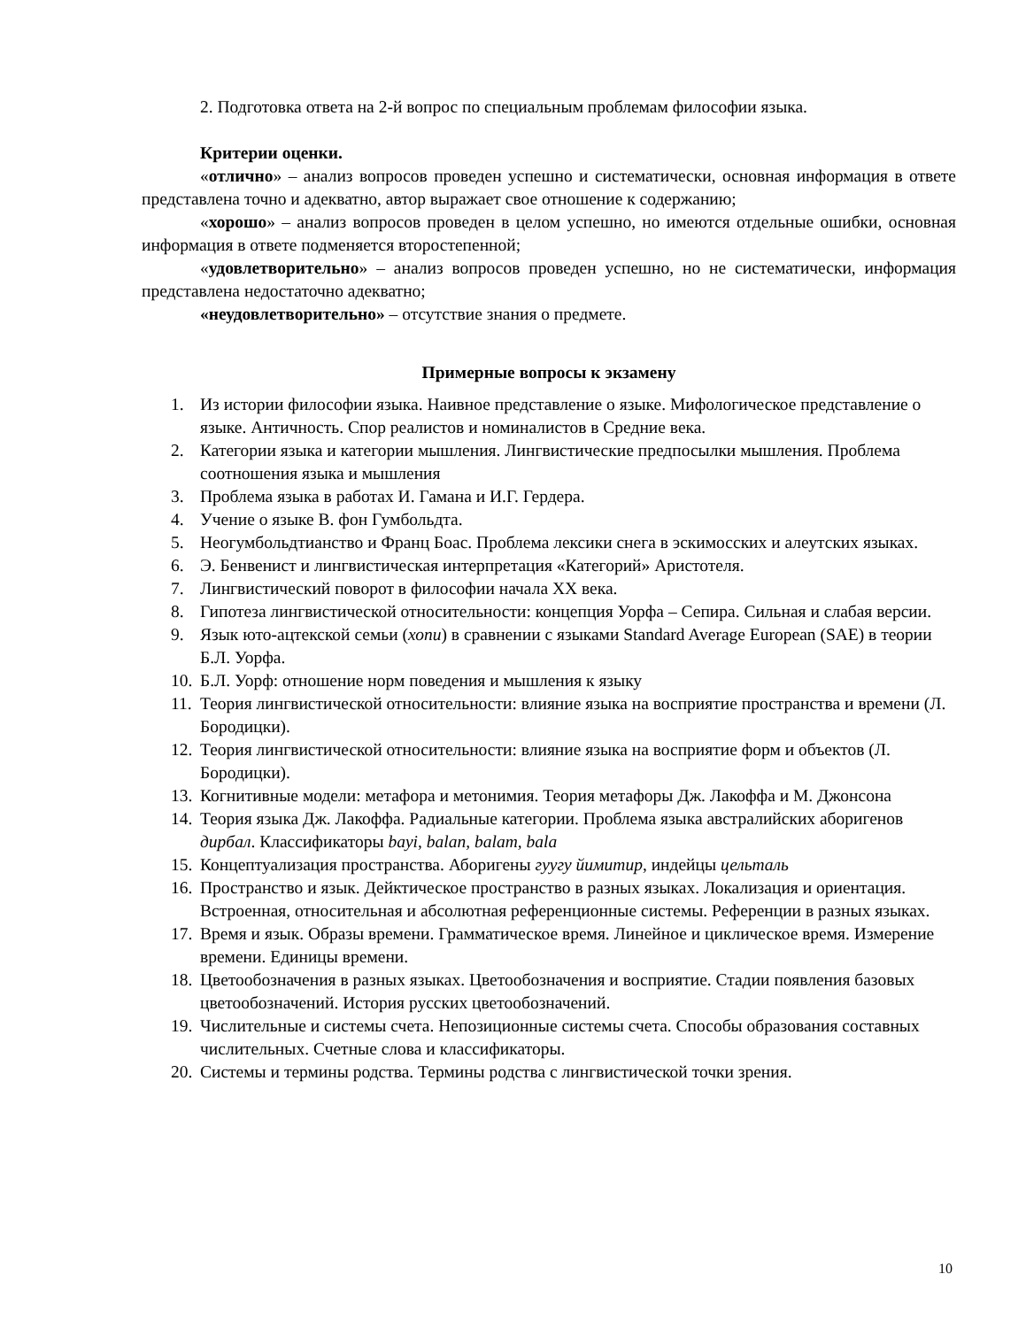2. Подготовка ответа на 2-й вопрос по специальным проблемам философии языка.
Критерии оценки.
«отлично» – анализ вопросов проведен успешно и систематически, основная информация в ответе представлена точно и адекватно, автор выражает свое отношение к содержанию;
«хорошо» – анализ вопросов проведен в целом успешно, но имеются отдельные ошибки, основная информация в ответе подменяется второстепенной;
«удовлетворительно» – анализ вопросов проведен успешно, но не систематически, информация представлена недостаточно адекватно;
«неудовлетворительно» – отсутствие знания о предмете.
Примерные вопросы к экзамену
1. Из истории философии языка. Наивное представление о языке. Мифологическое представление о языке. Античность. Спор реалистов и номиналистов в Средние века.
2. Категории языка и категории мышления. Лингвистические предпосылки мышления. Проблема соотношения языка и мышления
3. Проблема языка в работах И. Гамана и И.Г. Гердера.
4. Учение о языке В. фон Гумбольдта.
5. Неогумбольдтианство и Франц Боас. Проблема лексики снега в эскимосских и алеутских языках.
6. Э. Бенвенист и лингвистическая интерпретация «Категорий» Аристотеля.
7. Лингвистический поворот в философии начала XX века.
8. Гипотеза лингвистической относительности: концепция Уорфа – Сепира. Сильная и слабая версии.
9. Язык юто-ацтекской семьи (хопи) в сравнении с языками Standard Average European (SAE) в теории Б.Л. Уорфа.
10. Б.Л. Уорф: отношение норм поведения и мышления к языку
11. Теория лингвистической относительности: влияние языка на восприятие пространства и времени (Л. Бородицки).
12. Теория лингвистической относительности: влияние языка на восприятие форм и объектов (Л. Бородицки).
13. Когнитивные модели: метафора и метонимия. Теория метафоры Дж. Лакоффа и М. Джонсона
14. Теория языка Дж. Лакоффа. Радиальные категории. Проблема языка австралийских аборигенов дирбал. Классификаторы bayi, balan, balam, bala
15. Концептуализация пространства. Аборигены гуугу йимитир, индейцы цельталь
16. Пространство и язык. Дейктическое пространство в разных языках. Локализация и ориентация. Встроенная, относительная и абсолютная референционные системы. Референции в разных языках.
17. Время и язык. Образы времени. Грамматическое время. Линейное и циклическое время. Измерение времени. Единицы времени.
18. Цветообозначения в разных языках. Цветообозначения и восприятие. Стадии появления базовых цветообозначений. История русских цветообозначений.
19. Числительные и системы счета. Непозиционные системы счета. Способы образования составных числительных. Счетные слова и классификаторы.
20. Системы и термины родства. Термины родства с лингвистической точки зрения.
10